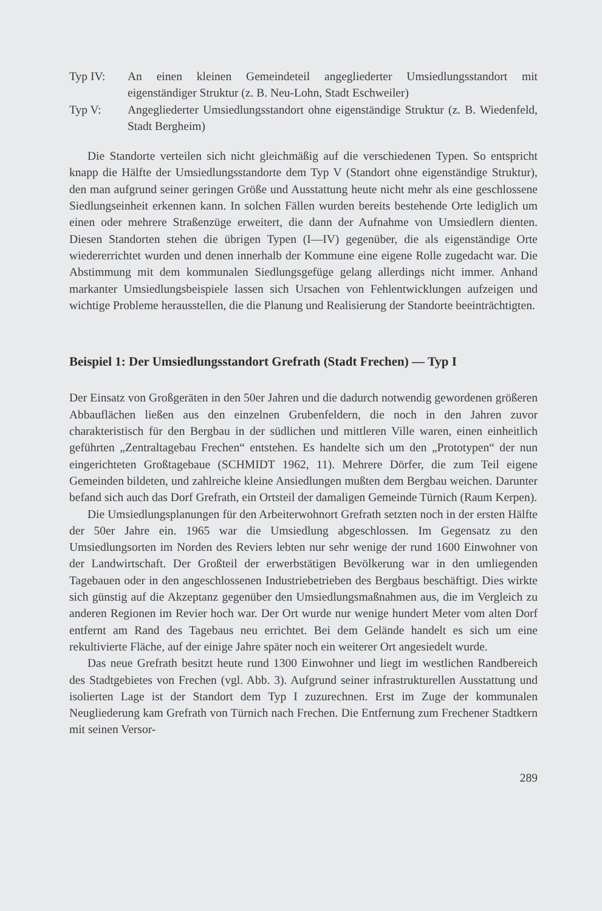Typ IV: An einen kleinen Gemeindeteil angegliederter Umsiedlungsstandort mit eigenständiger Struktur (z. B. Neu-Lohn, Stadt Eschweiler)
Typ V: Angegliederter Umsiedlungsstandort ohne eigenständige Struktur (z. B. Wiedenfeld, Stadt Bergheim)
Die Standorte verteilen sich nicht gleichmäßig auf die verschiedenen Typen. So entspricht knapp die Hälfte der Umsiedlungsstandorte dem Typ V (Standort ohne eigenständige Struktur), den man aufgrund seiner geringen Größe und Ausstattung heute nicht mehr als eine geschlossene Siedlungseinheit erkennen kann. In solchen Fällen wurden bereits bestehende Orte lediglich um einen oder mehrere Straßenzüge erweitert, die dann der Aufnahme von Umsiedlern dienten. Diesen Standorten stehen die übrigen Typen (I—IV) gegenüber, die als eigenständige Orte wiedererrichtet wurden und denen innerhalb der Kommune eine eigene Rolle zugedacht war. Die Abstimmung mit dem kommunalen Siedlungsgefüge gelang allerdings nicht immer. Anhand markanter Umsiedlungsbeispiele lassen sich Ursachen von Fehlentwicklungen aufzeigen und wichtige Probleme herausstellen, die die Planung und Realisierung der Standorte beeinträchtigten.
Beispiel 1: Der Umsiedlungsstandort Grefrath (Stadt Frechen) — Typ I
Der Einsatz von Großgeräten in den 50er Jahren und die dadurch notwendig gewordenen größeren Abbauflächen ließen aus den einzelnen Grubenfeldern, die noch in den Jahren zuvor charakteristisch für den Bergbau in der südlichen und mittleren Ville waren, einen einheitlich geführten „Zentraltagebau Frechen“ entstehen. Es handelte sich um den „Prototypen“ der nun eingerichteten Großtagebaue (SCHMIDT 1962, 11). Mehrere Dörfer, die zum Teil eigene Gemeinden bildeten, und zahlreiche kleine Ansiedlungen mußten dem Bergbau weichen. Darunter befand sich auch das Dorf Grefrath, ein Ortsteil der damaligen Gemeinde Türnich (Raum Kerpen).
Die Umsiedlungsplanungen für den Arbeiterwohnort Grefrath setzten noch in der ersten Hälfte der 50er Jahre ein. 1965 war die Umsiedlung abgeschlossen. Im Gegensatz zu den Umsiedlungsorten im Norden des Reviers lebten nur sehr wenige der rund 1600 Einwohner von der Landwirtschaft. Der Großteil der erwerbstätigen Bevölkerung war in den umliegenden Tagebauen oder in den angeschlossenen Industriebetrieben des Bergbaus beschäftigt. Dies wirkte sich günstig auf die Akzeptanz gegenüber den Umsiedlungsmaßnahmen aus, die im Vergleich zu anderen Regionen im Revier hoch war. Der Ort wurde nur wenige hundert Meter vom alten Dorf entfernt am Rand des Tagebaus neu errichtet. Bei dem Gelände handelt es sich um eine rekultivierte Fläche, auf der einige Jahre später noch ein weiterer Ort angesiedelt wurde.
Das neue Grefrath besitzt heute rund 1300 Einwohner und liegt im westlichen Randbereich des Stadtgebietes von Frechen (vgl. Abb. 3). Aufgrund seiner infrastrukturellen Ausstattung und isolierten Lage ist der Standort dem Typ I zuzurechnen. Erst im Zuge der kommunalen Neugliederung kam Grefrath von Türnich nach Frechen. Die Entfernung zum Frechener Stadtkern mit seinen Versor-
289